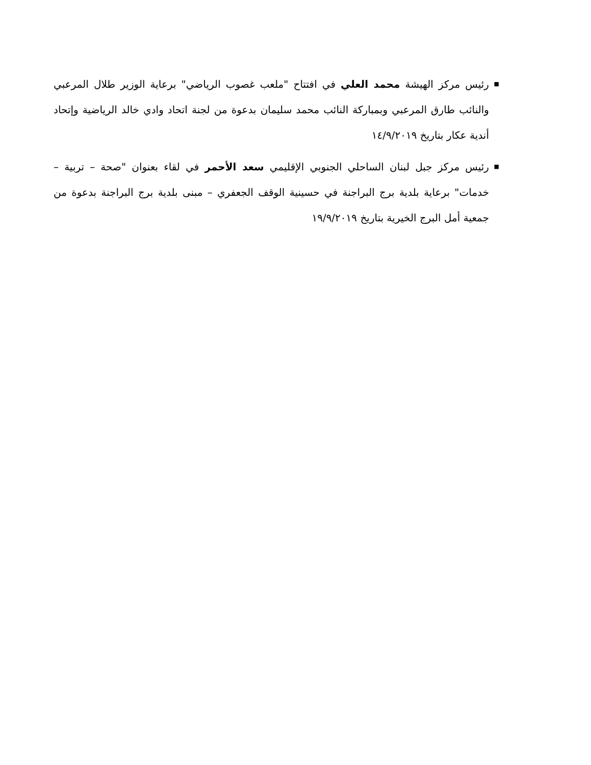■ رئيس مركز الهيشة محمد العلي في افتتاح "ملعب غصوب الرياضي" برعاية الوزير طلال المرعبي والنائب طارق المرعبي وبمباركة النائب محمد سليمان بدعوة من لجنة اتحاد وادي خالد الرياضية وإتحاد أندية عكار بتاريخ ١٤/٩/٢٠١٩
■ رئيس مركز جبل لبنان الساحلي الجنوبي الإقليمي سعد الأحمر في لقاء بعنوان "صحة – تربية – خدمات" برعاية بلدية برج البراجنة في حسينية الوقف الجعفري – مبنى بلدية برج البراجنة بدعوة من جمعية أمل البرج الخيرية بتاريخ ١٩/٩/٢٠١٩